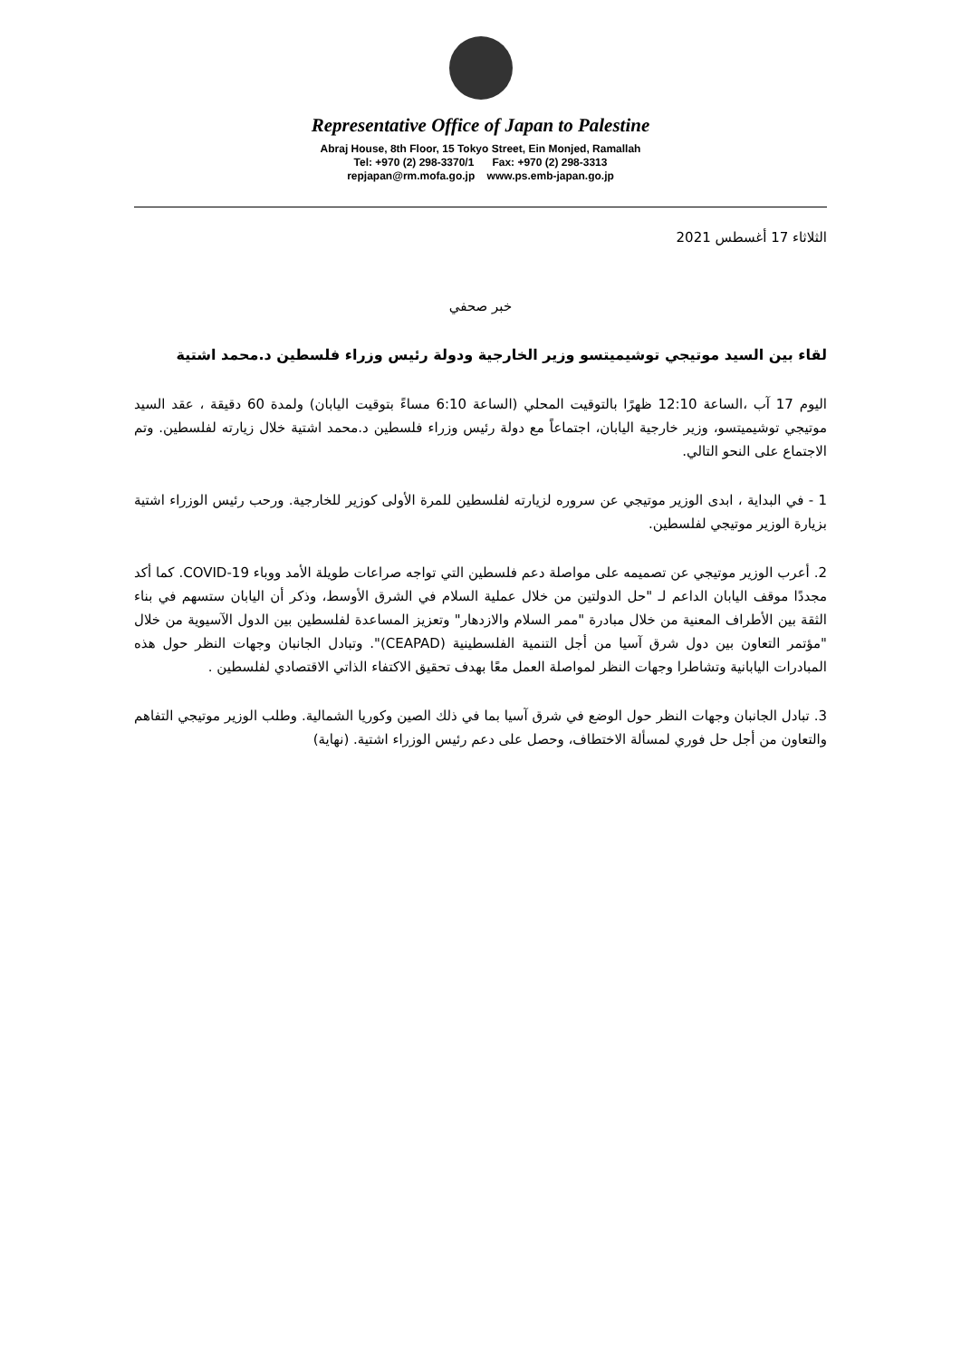Representative Office of Japan to Palestine
Abraj House, 8th Floor, 15 Tokyo Street, Ein Monjed, Ramallah
Tel: +970 (2) 298-3370/1 Fax: +970 (2) 298-3313
repjapan@rm.mofa.go.jp www.ps.emb-japan.go.jp
الثلاثاء 17 أغسطس 2021
خبر صحفي
لقاء بين السيد موتيجي توشيميتسو وزير الخارجية ودولة رئيس وزراء فلسطين د.محمد اشتية
اليوم 17 آب ،الساعة 12:10 ظهرًا بالتوقيت المحلي (الساعة 6:10 مساءً بتوقيت اليابان) ولمدة 60 دقيقة ، عقد السيد موتيجي توشيميتسو، وزير خارجية اليابان، اجتماعاً مع دولة رئيس وزراء فلسطين د.محمد اشتية خلال زيارته لفلسطين. وتم الاجتماع على النحو التالي.
1 - في البداية ، ابدى الوزير موتيجي عن سروره لزيارته لفلسطين للمرة الأولى كوزير للخارجية. ورحب رئيس الوزراء اشتية بزيارة الوزير موتيجي لفلسطين.
2. أعرب الوزير موتيجي عن تصميمه على مواصلة دعم فلسطين التي تواجه صراعات طويلة الأمد ووباء COVID-19. كما أكد مجددًا موقف اليابان الداعم لـ "حل الدولتين من خلال عملية السلام في الشرق الأوسط، وذكر أن اليابان ستسهم في بناء الثقة بين الأطراف المعنية من خلال مبادرة "ممر السلام والازدهار" وتعزيز المساعدة لفلسطين بين الدول الآسيوية من خلال "مؤتمر التعاون بين دول شرق آسيا من أجل التنمية الفلسطينية (CEAPAD)". وتبادل الجانبان وجهات النظر حول هذه المبادرات اليابانية وتشاطرا وجهات النظر لمواصلة العمل معًا بهدف تحقيق الاكتفاء الذاتي الاقتصادي لفلسطين .
3. تبادل الجانبان وجهات النظر حول الوضع في شرق آسيا بما في ذلك الصين وكوريا الشمالية. وطلب الوزير موتيجي التفاهم والتعاون من أجل حل فوري لمسألة الاختطاف، وحصل على دعم رئيس الوزراء اشتية. (نهاية)